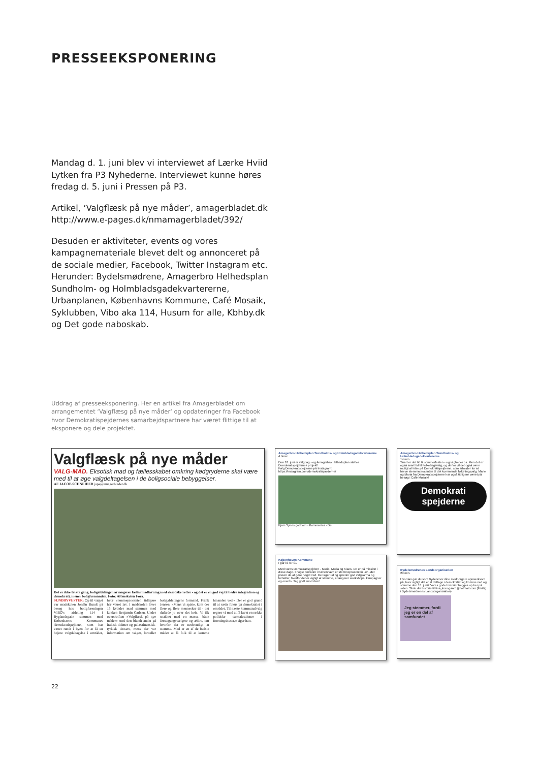PRESSEEKSPONERING
Mandag d. 1. juni blev vi interviewet af Lærke Hviid Lytken fra P3 Nyhederne. Interviewet kunne høres fredag d. 5. juni i Pressen på P3.
Artikel, ‘Valgflæsk på nye måder’, amagerbladet.dk http://www.e-pages.dk/nmamagerbladet/392/
Desuden er aktiviteter, events og vores kampagnemateriale blevet delt og annonceret på de sociale medier, Facebook, Twitter Instagram etc. Herunder: Bydelsmødrene, Amagerbro Helhedsplan Sundholm- og Holmbladsgadekvartererne, Urbanplanen, Københavns Kommune, Café Mosaik, Syklubben, Vibo aka 114, Husum for alle, Kbhby.dk og Det gode naboskab.
Uddrag af presseeksponering. Her en artikel fra Amagerbladet om arrangementet ‘Valgflæsg på nye måder‘ og opdateringer fra Facebook hvor Demokratispejdernes samarbejdspartnere har været flittige til at eksponere og dele projektet.
Valgflæsk på nye måder
VALG-MAD. Eksotisk mad og fællesskabet omkring kødgryderne skal være med til at øge valgdeltagelsen i de boligsociale bebyggelser.
AF JACOB SCHNEIDER jape@amagerbladet.dk
Det er ikke første gang, boligafdelingen arrangerer fælles madlavning med eksotiske retter - og det er en god vej til bedre integration og demokrati, mener boligformanden. Foto: Aftenskolen Fora.
SUNDBYVESTER: Op til valget var madskolen Jordén Rundt på besøg hos boligforeningen VIBO's afdeling 114 i Byglandsgade sammen med Københavns Kommunes 'demokratispejdere', som har været rundt i byen for at få en højere valgdeltagelse i områder, hvor stemmeprocenten tidligere har været lav. I madskolen laver 15 kvinder mad sammen med kokken Benjamin Carlsen. Under overskriften »Valgflæsk på nye måder« stod den blandt andet på irakisk dolmer og palæstinensisk-tyrkisk dessert, mens der var information om valget, fortæller boligafdelingens formand, Frank Jensen. »Mens vi spiste, kom der flere og flere mennesker til - det duftede jo over det hele. Vi fik snakket med en masse, både førstegangsvælgere og ældre, om hvorfor det er nødvendigt at stemme. Mad er en af de bedste måder at få folk til at komme hinanden ved.« Der er god grund til at sætte fokus på demokratiet i området. Til næste kommunalvalg regner vi med at få lavet en række politiske samtalesaloner i foreningshuset,« siger han.
Amagerbro Helhedsplan Sundholms- og Holmbladsgadekvartererne
4 timer
Den 18. juni er valgdag - og Amagerbro Helhedsplan støtter Demokratispejdernes projekt!
Følg Demokratispejderne på Instagram: https://instagram.com/demokratispejderne/
Fjern Synes godt om · Kommenter · Del
Københavns Kommune
I går kl. 07:01
Mød vores Demokratispejdere - Marie, Maria og Klaes. De er på mission i disse dage. I nogle områder i København er stemmeprocenten lav - det prøver de at gøre noget ved. De tager ud og spreder god valgkarma og fortæller, hvorfor det er vigtigt at stemme, arrangerer workshops, kampagner og events. Tag godt imod dem!
Amagerbro Helhedsplan Sundholms- og Holmbladsgadekvartererne
14 min.
Snart er det tid til sommerfesten - og vi glæder os. Men det er også snart tid til Folketingsvalg, og derfor vil det også være muligt at hilse på Demokratispejderne, som arbejder for at hæve stemmeprocenten til det kommende folketingsvalg. Marie og Maria fra Demokratispejderne har også tidligere været på besøg i Café Mosaik!
Demokrati spejderne
Bydelsmødrenes Landsorganisation
29 min.
Hvordan gør du som Bydelsmor dine medborgere opmærksom på, hvor vigtigt det er at deltage i demokratiet og komme ned og stemme den 18. juni? Vores gode historier lægges op her på siden. Skriv din historie til tina_kousgaard@hotmail.com (frivillig i Bydelsmødrenes Landsorganisation)
Jeg stemmer, fordi jeg er en del af samfundet
22